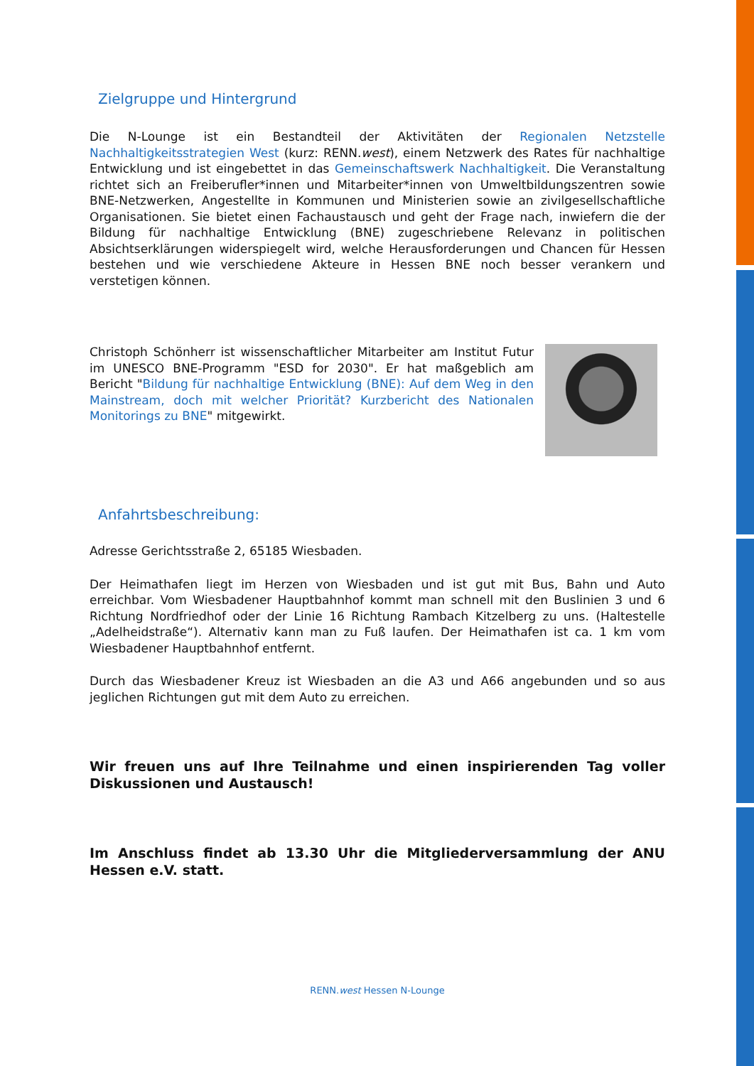Zielgruppe und Hintergrund
Die N-Lounge ist ein Bestandteil der Aktivitäten der Regionalen Netzstelle Nachhaltigkeitsstrategien West (kurz: RENN.west), einem Netzwerk des Rates für nachhaltige Entwicklung und ist eingebettet in das Gemeinschaftswerk Nachhaltigkeit. Die Veranstaltung richtet sich an Freiberufler*innen und Mitarbeiter*innen von Umweltbildungszentren sowie BNE-Netzwerken, Angestellte in Kommunen und Ministerien sowie an zivilgesellschaftliche Organisationen. Sie bietet einen Fachaustausch und geht der Frage nach, inwiefern die der Bildung für nachhaltige Entwicklung (BNE) zugeschriebene Relevanz in politischen Absichtserklärungen widerspiegelt wird, welche Herausforderungen und Chancen für Hessen bestehen und wie verschiedene Akteure in Hessen BNE noch besser verankern und verstetigen können.
Christoph Schönherr ist wissenschaftlicher Mitarbeiter am Institut Futur im UNESCO BNE-Programm "ESD for 2030". Er hat maßgeblich am Bericht "Bildung für nachhaltige Entwicklung (BNE): Auf dem Weg in den Mainstream, doch mit welcher Priorität? Kurzbericht des Nationalen Monitorings zu BNE" mitgewirkt.
Anfahrtsbeschreibung:
Adresse Gerichtsstraße 2, 65185 Wiesbaden.
Der Heimathafen liegt im Herzen von Wiesbaden und ist gut mit Bus, Bahn und Auto erreichbar. Vom Wiesbadener Hauptbahnhof kommt man schnell mit den Buslinien 3 und 6 Richtung Nordfriedhof oder der Linie 16 Richtung Rambach Kitzelberg zu uns. (Haltestelle „Adelheidstraße“). Alternativ kann man zu Fuß laufen. Der Heimathafen ist ca. 1 km vom Wiesbadener Hauptbahnhof entfernt.
Durch das Wiesbadener Kreuz ist Wiesbaden an die A3 und A66 angebunden und so aus jeglichen Richtungen gut mit dem Auto zu erreichen.
Wir freuen uns auf Ihre Teilnahme und einen inspirierenden Tag voller Diskussionen und Austausch!
Im Anschluss findet ab 13.30 Uhr die Mitgliederversammlung der ANU Hessen e.V. statt.
RENN.west Hessen N-Lounge